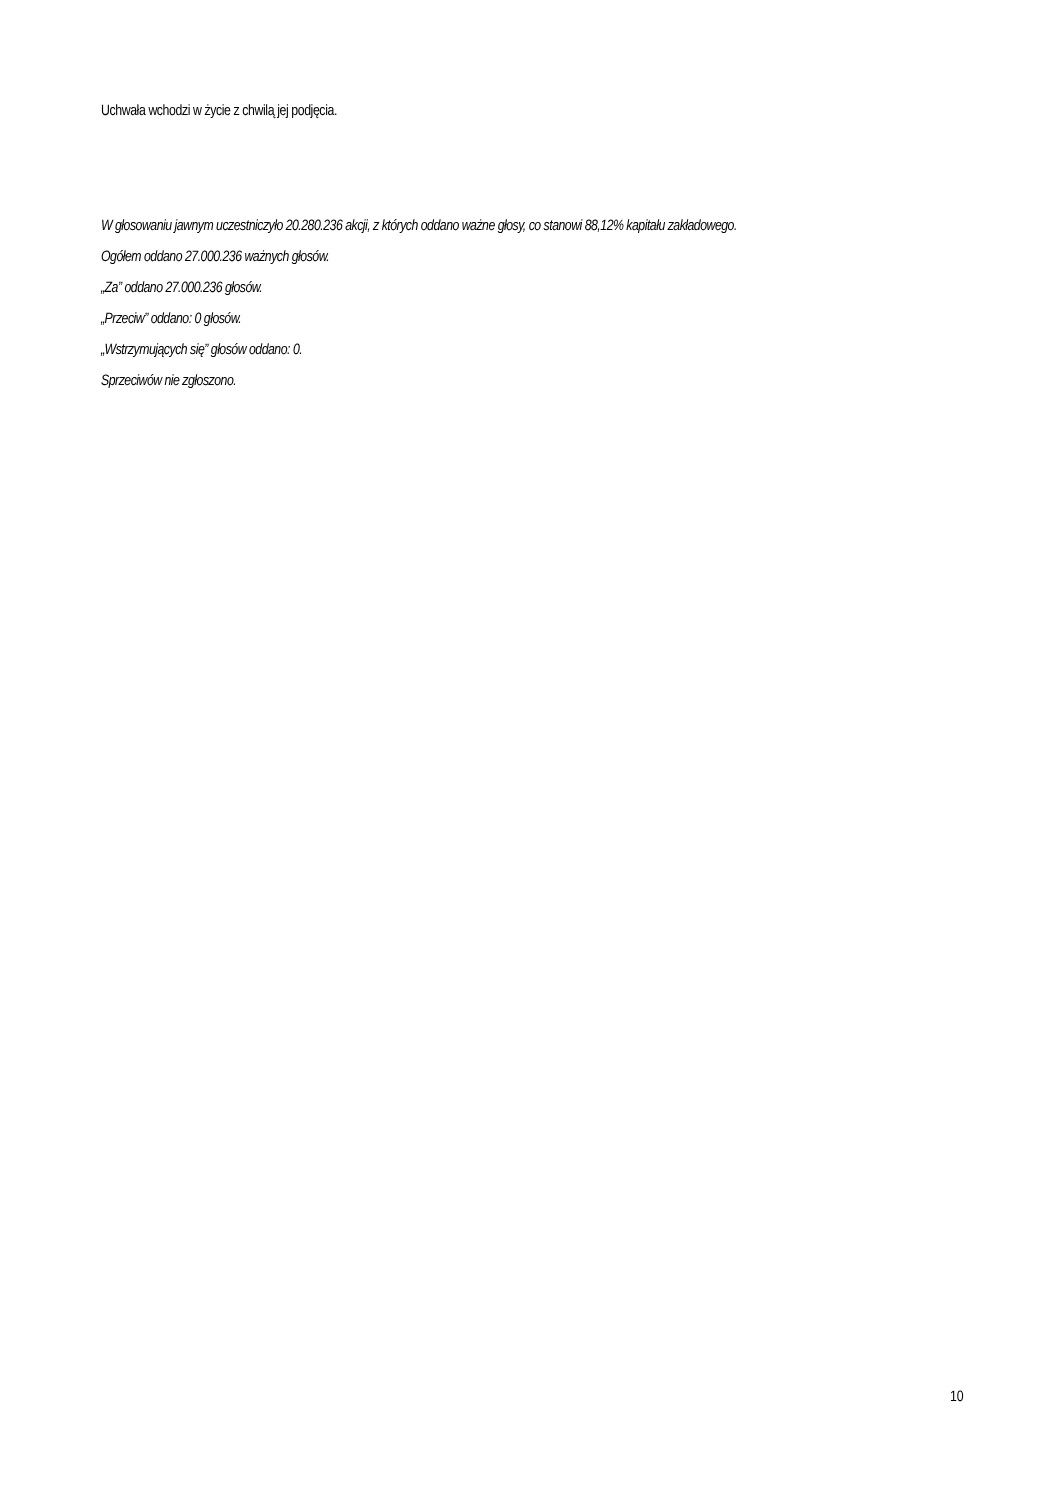Uchwała wchodzi w życie z chwilą jej podjęcia.
W głosowaniu jawnym uczestniczyło 20.280.236 akcji, z których oddano ważne głosy, co stanowi 88,12% kapitału zakładowego.
Ogółem oddano 27.000.236 ważnych głosów.
„Za” oddano 27.000.236 głosów.
„Przeciw” oddano: 0 głosów.
„Wstrzymujących się” głosów oddano: 0.
Sprzeciwów nie zgłoszono.
10